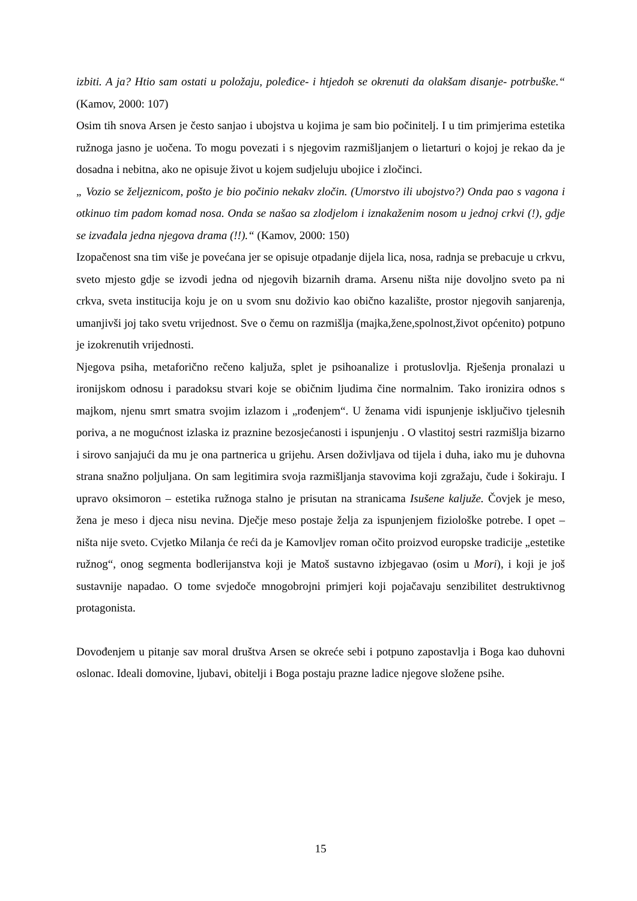izbiti. A ja? Htio sam ostati u položaju, poleđice- i htjedoh se okrenuti da olakšam disanje- potrbuške.“ (Kamov, 2000: 107)
Osim tih snova Arsen je često sanjao i ubojstva u kojima je sam bio počinitelj. I u tim primjerima estetika ružnoga jasno je uočena. To mogu povezati i s njegovim razmišljanjem o lietarturi o kojoj je rekao da je dosadna i nebitna, ako ne opisuje život u kojem sudjeluju ubojice i zločinci.
„ Vozio se željeznicom, pošto je bio počinio nekakv zločin. (Umorstvo ili ubojstvo?) Onda pao s vagona i otkinuo tim padom komad nosa. Onda se našao sa zlodjelom i iznakaženim nosom u jednoj crkvi (!), gdje se izvađala jedna njegova drama (!!).“ (Kamov, 2000: 150)
Izopačenost sna tim više je povećana jer se opisuje otpadanje dijela lica, nosa, radnja se prebacuje u crkvu, sveto mjesto gdje se izvodi jedna od njegovih bizarnih drama. Arsenu ništa nije dovoljno sveto pa ni crkva, sveta institucija koju je on u svom snu doživio kao obično kazalište, prostor njegovih sanjarenja, umanjivši joj tako svetu vrijednost. Sve o čemu on razmišlja (majka,žene,spolnost,život općenito) potpuno je izokrenutih vrijednosti.
Njegova psiha, metaforično rečeno kaljuža, splet je psihoanalize i protuslovlja. Rješenja pronalazi u ironijskom odnosu i paradoksu stvari koje se običnim ljudima čine normalnim. Tako ironizira odnos s majkom, njenu smrt smatra svojim izlazom i „rođenjem“. U ženama vidi ispunjenje isključivo tjelesnih poriva, a ne mogućnost izlaska iz praznine bezosjećanosti i ispunjenju . O vlastitoj sestri razmišlja bizarno i sirovo sanjajući da mu je ona partnerica u grijehu. Arsen doživljava od tijela i duha, iako mu je duhovna strana snažno poljuljana. On sam legitimira svoja razmišljanja stavovima koji zgražaju, čude i šokiraju. I upravo oksimoron – estetika ružnoga stalno je prisutan na stranicama Isušene kaljuže. Čovjek je meso, žena je meso i djeca nisu nevina. Dječje meso postaje želja za ispunjenjem fiziološke potrebe. I opet – ništa nije sveto. Cvjetko Milanja će reći da je Kamovljev roman očito proizvod europske tradicije „estetike ružnog“, onog segmenta bodlerijanstva koji je Matoš sustavno izbjegavao (osim u Mori), i koji je još sustavnije napadao. O tome svjedoče mnogobrojni primjeri koji pojačavaju senzibilitet destruktivnog protagonista.
Dovođenjem u pitanje sav moral društva Arsen se okreće sebi i potpuno zapostavlja i Boga kao duhovni oslonac. Ideali domovine, ljubavi, obitelji i Boga postaju prazne ladice njegove složene psihe.
15